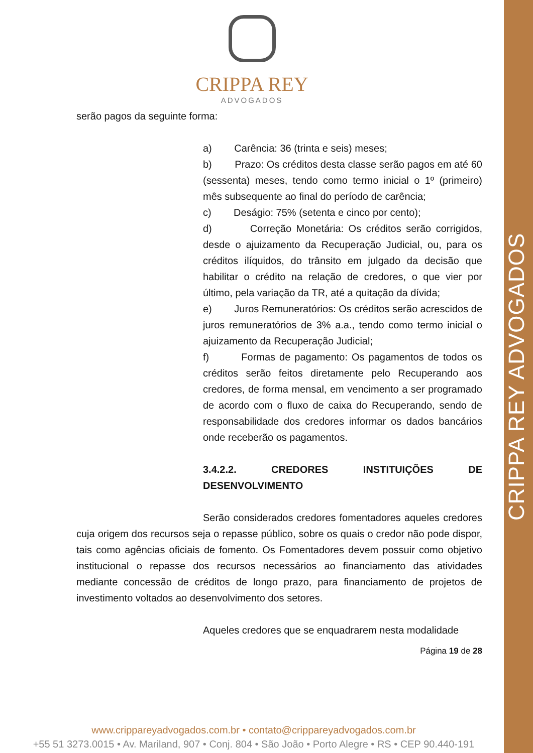CRIPPA REY ADVOGADOS
CRIPPA REY
ADVOGADOS
serão pagos da seguinte forma:
a) Carência: 36 (trinta e seis) meses;
b) Prazo: Os créditos desta classe serão pagos em até 60 (sessenta) meses, tendo como termo inicial o 1º (primeiro) mês subsequente ao final do período de carência;
c) Deságio: 75% (setenta e cinco por cento);
d) Correção Monetária: Os créditos serão corrigidos, desde o ajuizamento da Recuperação Judicial, ou, para os créditos ilíquidos, do trânsito em julgado da decisão que habilitar o crédito na relação de credores, o que vier por último, pela variação da TR, até a quitação da dívida;
e) Juros Remuneratórios: Os créditos serão acrescidos de juros remuneratórios de 3% a.a., tendo como termo inicial o ajuizamento da Recuperação Judicial;
f) Formas de pagamento: Os pagamentos de todos os créditos serão feitos diretamente pelo Recuperando aos credores, de forma mensal, em vencimento a ser programado de acordo com o fluxo de caixa do Recuperando, sendo de responsabilidade dos credores informar os dados bancários onde receberão os pagamentos.
3.4.2.2. CREDORES INSTITUIÇÕES DE DESENVOLVIMENTO
Serão considerados credores fomentadores aqueles credores cuja origem dos recursos seja o repasse público, sobre os quais o credor não pode dispor, tais como agências oficiais de fomento. Os Fomentadores devem possuir como objetivo institucional o repasse dos recursos necessários ao financiamento das atividades mediante concessão de créditos de longo prazo, para financiamento de projetos de investimento voltados ao desenvolvimento dos setores.
Aqueles credores que se enquadrarem nesta modalidade
Página 19 de 28
www.crippareyadvogados.com.br • contato@crippareyadvogados.com.br
+55 51 3273.0015 • Av. Mariland, 907 • Conj. 804 • São João • Porto Alegre • RS • CEP 90.440-191